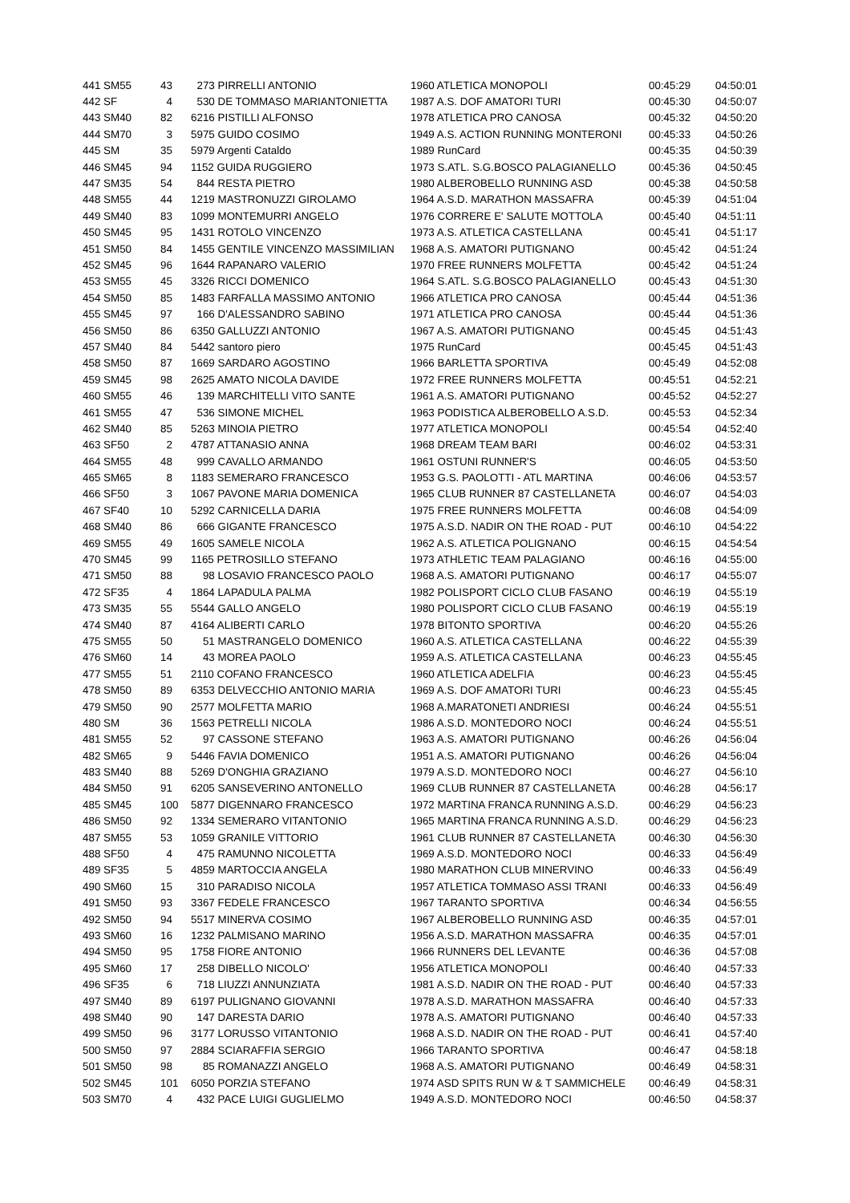| 441 SM55 | 43 | 273 PIRRELLI ANTONIO | 1960 ATLETICA MONOPOLI | 00:45:29 | 04:50:01 |
| 442 SF | 4 | 530 DE TOMMASO MARIANTONIETTA | 1987 A.S. DOF AMATORI TURI | 00:45:30 | 04:50:07 |
| 443 SM40 | 82 | 6216 PISTILLI ALFONSO | 1978 ATLETICA PRO CANOSA | 00:45:32 | 04:50:20 |
| 444 SM70 | 3 | 5975 GUIDO COSIMO | 1949 A.S. ACTION RUNNING MONTERONI | 00:45:33 | 04:50:26 |
| 445 SM | 35 | 5979 Argenti Cataldo | 1989 RunCard | 00:45:35 | 04:50:39 |
| 446 SM45 | 94 | 1152 GUIDA RUGGIERO | 1973 S.ATL. S.G.BOSCO PALAGIANELLO | 00:45:36 | 04:50:45 |
| 447 SM35 | 54 | 844 RESTA PIETRO | 1980 ALBEROBELLO RUNNING ASD | 00:45:38 | 04:50:58 |
| 448 SM55 | 44 | 1219 MASTRONUZZI GIROLAMO | 1964 A.S.D. MARATHON MASSAFRA | 00:45:39 | 04:51:04 |
| 449 SM40 | 83 | 1099 MONTEMURRI ANGELO | 1976 CORRERE E' SALUTE MOTTOLA | 00:45:40 | 04:51:11 |
| 450 SM45 | 95 | 1431 ROTOLO VINCENZO | 1973 A.S. ATLETICA CASTELLANA | 00:45:41 | 04:51:17 |
| 451 SM50 | 84 | 1455 GENTILE VINCENZO MASSIMILIAN | 1968 A.S. AMATORI PUTIGNANO | 00:45:42 | 04:51:24 |
| 452 SM45 | 96 | 1644 RAPANARO VALERIO | 1970 FREE RUNNERS MOLFETTA | 00:45:42 | 04:51:24 |
| 453 SM55 | 45 | 3326 RICCI DOMENICO | 1964 S.ATL. S.G.BOSCO PALAGIANELLO | 00:45:43 | 04:51:30 |
| 454 SM50 | 85 | 1483 FARFALLA MASSIMO ANTONIO | 1966 ATLETICA PRO CANOSA | 00:45:44 | 04:51:36 |
| 455 SM45 | 97 | 166 D'ALESSANDRO SABINO | 1971 ATLETICA PRO CANOSA | 00:45:44 | 04:51:36 |
| 456 SM50 | 86 | 6350 GALLUZZI ANTONIO | 1967 A.S. AMATORI PUTIGNANO | 00:45:45 | 04:51:43 |
| 457 SM40 | 84 | 5442 santoro piero | 1975 RunCard | 00:45:45 | 04:51:43 |
| 458 SM50 | 87 | 1669 SARDARO AGOSTINO | 1966 BARLETTA SPORTIVA | 00:45:49 | 04:52:08 |
| 459 SM45 | 98 | 2625 AMATO NICOLA DAVIDE | 1972 FREE RUNNERS MOLFETTA | 00:45:51 | 04:52:21 |
| 460 SM55 | 46 | 139 MARCHITELLI VITO SANTE | 1961 A.S. AMATORI PUTIGNANO | 00:45:52 | 04:52:27 |
| 461 SM55 | 47 | 536 SIMONE MICHEL | 1963 PODISTICA ALBEROBELLO A.S.D. | 00:45:53 | 04:52:34 |
| 462 SM40 | 85 | 5263 MINOIA PIETRO | 1977 ATLETICA MONOPOLI | 00:45:54 | 04:52:40 |
| 463 SF50 | 2 | 4787 ATTANASIO ANNA | 1968 DREAM TEAM BARI | 00:46:02 | 04:53:31 |
| 464 SM55 | 48 | 999 CAVALLO ARMANDO | 1961 OSTUNI RUNNER'S | 00:46:05 | 04:53:50 |
| 465 SM65 | 8 | 1183 SEMERARO FRANCESCO | 1953 G.S. PAOLOTTI - ATL MARTINA | 00:46:06 | 04:53:57 |
| 466 SF50 | 3 | 1067 PAVONE MARIA DOMENICA | 1965 CLUB RUNNER 87 CASTELLANETA | 00:46:07 | 04:54:03 |
| 467 SF40 | 10 | 5292 CARNICELLA DARIA | 1975 FREE RUNNERS MOLFETTA | 00:46:08 | 04:54:09 |
| 468 SM40 | 86 | 666 GIGANTE FRANCESCO | 1975 A.S.D. NADIR ON THE ROAD - PUT | 00:46:10 | 04:54:22 |
| 469 SM55 | 49 | 1605 SAMELE NICOLA | 1962 A.S. ATLETICA POLIGNANO | 00:46:15 | 04:54:54 |
| 470 SM45 | 99 | 1165 PETROSILLO STEFANO | 1973 ATHLETIC TEAM PALAGIANO | 00:46:16 | 04:55:00 |
| 471 SM50 | 88 | 98 LOSAVIO FRANCESCO PAOLO | 1968 A.S. AMATORI PUTIGNANO | 00:46:17 | 04:55:07 |
| 472 SF35 | 4 | 1864 LAPADULA PALMA | 1982 POLISPORT CICLO CLUB FASANO | 00:46:19 | 04:55:19 |
| 473 SM35 | 55 | 5544 GALLO ANGELO | 1980 POLISPORT CICLO CLUB FASANO | 00:46:19 | 04:55:19 |
| 474 SM40 | 87 | 4164 ALIBERTI CARLO | 1978 BITONTO SPORTIVA | 00:46:20 | 04:55:26 |
| 475 SM55 | 50 | 51 MASTRANGELO DOMENICO | 1960 A.S. ATLETICA CASTELLANA | 00:46:22 | 04:55:39 |
| 476 SM60 | 14 | 43 MOREA PAOLO | 1959 A.S. ATLETICA CASTELLANA | 00:46:23 | 04:55:45 |
| 477 SM55 | 51 | 2110 COFANO FRANCESCO | 1960 ATLETICA ADELFIA | 00:46:23 | 04:55:45 |
| 478 SM50 | 89 | 6353 DELVECCHIO ANTONIO MARIA | 1969 A.S. DOF AMATORI TURI | 00:46:23 | 04:55:45 |
| 479 SM50 | 90 | 2577 MOLFETTA MARIO | 1968 A.MARATONETI ANDRIESI | 00:46:24 | 04:55:51 |
| 480 SM | 36 | 1563 PETRELLI NICOLA | 1986 A.S.D. MONTEDORO NOCI | 00:46:24 | 04:55:51 |
| 481 SM55 | 52 | 97 CASSONE STEFANO | 1963 A.S. AMATORI PUTIGNANO | 00:46:26 | 04:56:04 |
| 482 SM65 | 9 | 5446 FAVIA DOMENICO | 1951 A.S. AMATORI PUTIGNANO | 00:46:26 | 04:56:04 |
| 483 SM40 | 88 | 5269 D'ONGHIA GRAZIANO | 1979 A.S.D. MONTEDORO NOCI | 00:46:27 | 04:56:10 |
| 484 SM50 | 91 | 6205 SANSEVERINO ANTONELLO | 1969 CLUB RUNNER 87 CASTELLANETA | 00:46:28 | 04:56:17 |
| 485 SM45 | 100 | 5877 DIGENNARO FRANCESCO | 1972 MARTINA FRANCA RUNNING A.S.D. | 00:46:29 | 04:56:23 |
| 486 SM50 | 92 | 1334 SEMERARO VITANTONIO | 1965 MARTINA FRANCA RUNNING A.S.D. | 00:46:29 | 04:56:23 |
| 487 SM55 | 53 | 1059 GRANILE VITTORIO | 1961 CLUB RUNNER 87 CASTELLANETA | 00:46:30 | 04:56:30 |
| 488 SF50 | 4 | 475 RAMUNNO NICOLETTA | 1969 A.S.D. MONTEDORO NOCI | 00:46:33 | 04:56:49 |
| 489 SF35 | 5 | 4859 MARTOCCIA ANGELA | 1980 MARATHON CLUB MINERVINO | 00:46:33 | 04:56:49 |
| 490 SM60 | 15 | 310 PARADISO NICOLA | 1957 ATLETICA TOMMASO ASSI TRANI | 00:46:33 | 04:56:49 |
| 491 SM50 | 93 | 3367 FEDELE FRANCESCO | 1967 TARANTO SPORTIVA | 00:46:34 | 04:56:55 |
| 492 SM50 | 94 | 5517 MINERVA COSIMO | 1967 ALBEROBELLO RUNNING ASD | 00:46:35 | 04:57:01 |
| 493 SM60 | 16 | 1232 PALMISANO MARINO | 1956 A.S.D. MARATHON MASSAFRA | 00:46:35 | 04:57:01 |
| 494 SM50 | 95 | 1758 FIORE ANTONIO | 1966 RUNNERS DEL LEVANTE | 00:46:36 | 04:57:08 |
| 495 SM60 | 17 | 258 DIBELLO NICOLO' | 1956 ATLETICA MONOPOLI | 00:46:40 | 04:57:33 |
| 496 SF35 | 6 | 718 LIUZZI ANNUNZIATA | 1981 A.S.D. NADIR ON THE ROAD - PUT | 00:46:40 | 04:57:33 |
| 497 SM40 | 89 | 6197 PULIGNANO GIOVANNI | 1978 A.S.D. MARATHON MASSAFRA | 00:46:40 | 04:57:33 |
| 498 SM40 | 90 | 147 DARESTA DARIO | 1978 A.S. AMATORI PUTIGNANO | 00:46:40 | 04:57:33 |
| 499 SM50 | 96 | 3177 LORUSSO VITANTONIO | 1968 A.S.D. NADIR ON THE ROAD - PUT | 00:46:41 | 04:57:40 |
| 500 SM50 | 97 | 2884 SCIARAFFIA SERGIO | 1966 TARANTO SPORTIVA | 00:46:47 | 04:58:18 |
| 501 SM50 | 98 | 85 ROMANAZZI ANGELO | 1968 A.S. AMATORI PUTIGNANO | 00:46:49 | 04:58:31 |
| 502 SM45 | 101 | 6050 PORZIA STEFANO | 1974 ASD SPITS RUN W & T SAMMICHELE | 00:46:49 | 04:58:31 |
| 503 SM70 | 4 | 432 PACE LUIGI GUGLIELMO | 1949 A.S.D. MONTEDORO NOCI | 00:46:50 | 04:58:37 |